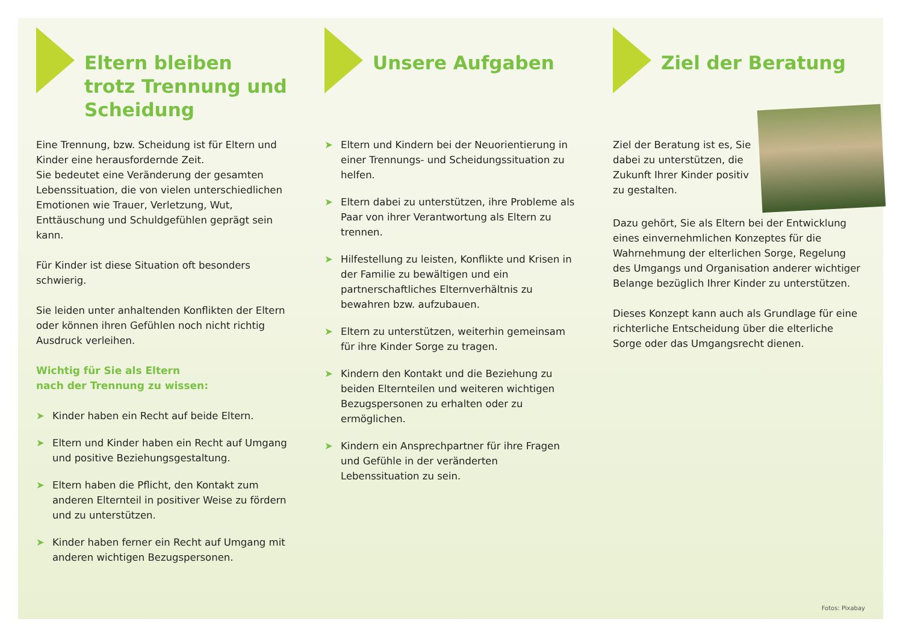Eltern bleiben
trotz Trennung und
Scheidung
Eine Trennung, bzw. Scheidung ist für Eltern und Kinder eine herausfordernde Zeit.
Sie bedeutet eine Veränderung der gesamten Lebenssituation, die von vielen unterschiedlichen Emotionen wie Trauer, Verletzung, Wut, Enttäuschung und Schuldgefühlen geprägt sein kann.
Für Kinder ist diese Situation oft besonders schwierig.
Sie leiden unter anhaltenden Konflikten der Eltern oder können ihren Gefühlen noch nicht richtig Ausdruck verleihen.
Wichtig für Sie als Eltern
nach der Trennung zu wissen:
➤ Kinder haben ein Recht auf beide Eltern.
➤ Eltern und Kinder haben ein Recht auf Umgang und positive Beziehungsgestaltung.
➤ Eltern haben die Pflicht, den Kontakt zum anderen Elternteil in positiver Weise zu fördern und zu unterstützen.
➤ Kinder haben ferner ein Recht auf Umgang mit anderen wichtigen Bezugspersonen.
Unsere Aufgaben
➤ Eltern und Kindern bei der Neuorientierung in einer Trennungs- und Scheidungssituation zu helfen.
➤ Eltern dabei zu unterstützen, ihre Probleme als Paar von ihrer Verantwortung als Eltern zu trennen.
➤ Hilfestellung zu leisten, Konflikte und Krisen in der Familie zu bewältigen und ein partnerschaftliches Elternverhältnis zu bewahren bzw. aufzubauen.
➤ Eltern zu unterstützen, weiterhin gemeinsam für ihre Kinder Sorge zu tragen.
➤ Kindern den Kontakt und die Beziehung zu beiden Elternteilen und weiteren wichtigen Bezugspersonen zu erhalten oder zu ermöglichen.
➤ Kindern ein Ansprechpartner für ihre Fragen und Gefühle in der veränderten Lebenssituation zu sein.
Ziel der Beratung
Ziel der Beratung ist es, Sie dabei zu unterstützen, die Zukunft Ihrer Kinder positiv zu gestalten.
Dazu gehört, Sie als Eltern bei der Entwicklung eines einvernehmlichen Konzeptes für die Wahrnehmung der elterlichen Sorge, Regelung des Umgangs und Organisation anderer wichtiger Belange bezüglich Ihrer Kinder zu unterstützen.
Dieses Konzept kann auch als Grundlage für eine richterliche Entscheidung über die elterliche Sorge oder das Umgangsrecht dienen.
Fotos: Pixabay